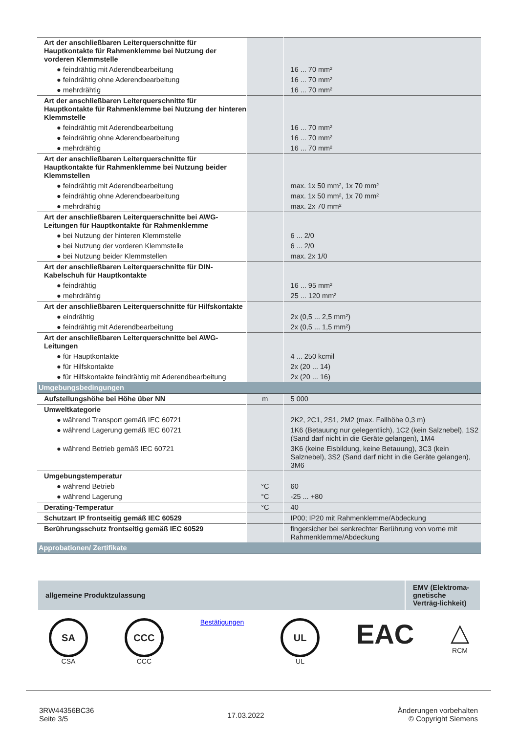| Art der anschließbaren Leiterquerschnitte für Hauptkontakte für Rahmenklemme bei Nutzung der vorderen Klemmstelle | | |
| ● feindrähtig mit Aderendbearbeitung | | 16 ... 70 mm² |
| ● feindrähtig ohne Aderendbearbeitung | | 16 ... 70 mm² |
| ● mehrdrähtig | | 16 ... 70 mm² |
| Art der anschließbaren Leiterquerschnitte für Hauptkontakte für Rahmenklemme bei Nutzung der hinteren Klemmstelle | | |
| ● feindrähtig mit Aderendbearbeitung | | 16 ... 70 mm² |
| ● feindrähtig ohne Aderendbearbeitung | | 16 ... 70 mm² |
| ● mehrdrähtig | | 16 ... 70 mm² |
| Art der anschließbaren Leiterquerschnitte für Hauptkontakte für Rahmenklemme bei Nutzung beider Klemmstellen | | |
| ● feindrähtig mit Aderendbearbeitung | | max. 1x 50 mm², 1x 70 mm² |
| ● feindrähtig ohne Aderendbearbeitung | | max. 1x 50 mm², 1x 70 mm² |
| ● mehrdrähtig | | max. 2x 70 mm² |
| Art der anschließbaren Leiterquerschnitte bei AWG-Leitungen für Hauptkontakte für Rahmenklemme | | |
| ● bei Nutzung der hinteren Klemmstelle | | 6 ... 2/0 |
| ● bei Nutzung der vorderen Klemmstelle | | 6 ... 2/0 |
| ● bei Nutzung beider Klemmstellen | | max. 2x 1/0 |
| Art der anschließbaren Leiterquerschnitte für DIN-Kabelschuh für Hauptkontakte | | |
| ● feindrähtig | | 16 ... 95 mm² |
| ● mehrdrähtig | | 25 ... 120 mm² |
| Art der anschließbaren Leiterquerschnitte für Hilfskontakte | | |
| ● eindrähtig | | 2x (0,5 ... 2,5 mm²) |
| ● feindrähtig mit Aderendbearbeitung | | 2x (0,5 ... 1,5 mm²) |
| Art der anschließbaren Leiterquerschnitte bei AWG-Leitungen | | |
| ● für Hauptkontakte | | 4 ... 250 kcmil |
| ● für Hilfskontakte | | 2x (20 ... 14) |
| ● für Hilfskontakte feindrähtig mit Aderendbearbeitung | | 2x (20 ... 16) |
| Umgebungsbedingungen | | |
| Aufstellungshöhe bei Höhe über NN | m | 5 000 |
| Umweltkategorie | | |
| ● während Transport gemäß IEC 60721 | | 2K2, 2C1, 2S1, 2M2 (max. Fallhöhe 0,3 m) |
| ● während Lagerung gemäß IEC 60721 | | 1K6 (Betauung nur gelegentlich), 1C2 (kein Salznebel), 1S2 (Sand darf nicht in die Geräte gelangen), 1M4 |
| ● während Betrieb gemäß IEC 60721 | | 3K6 (keine Eisbildung, keine Betauung), 3C3 (kein Salznebel), 3S2 (Sand darf nicht in die Geräte gelangen), 3M6 |
| Umgebungstemperatur | | |
| ● während Betrieb | °C | 60 |
| ● während Lagerung | °C | -25 ... +80 |
| Derating-Temperatur | °C | 40 |
| Schutzart IP frontseitig gemäß IEC 60529 | | IP00; IP20 mit Rahmenklemme/Abdeckung |
| Berührungsschutz frontseitig gemäß IEC 60529 | | fingersicher bei senkrechter Berührung von vorne mit Rahmenklemme/Abdeckung |
| Approbationen/ Zertifikate | | |
allgemeine Produktzulassung
EMV (Elektroma-gnetische Verträg-lichkeit)
SA
CSA
CCC
CCC
Bestätigungen
UL
UL
EAC △
RCM
3RW44356BC36
Seite 3/5
17.03.2022
Änderungen vorbehalten
© Copyright Siemens